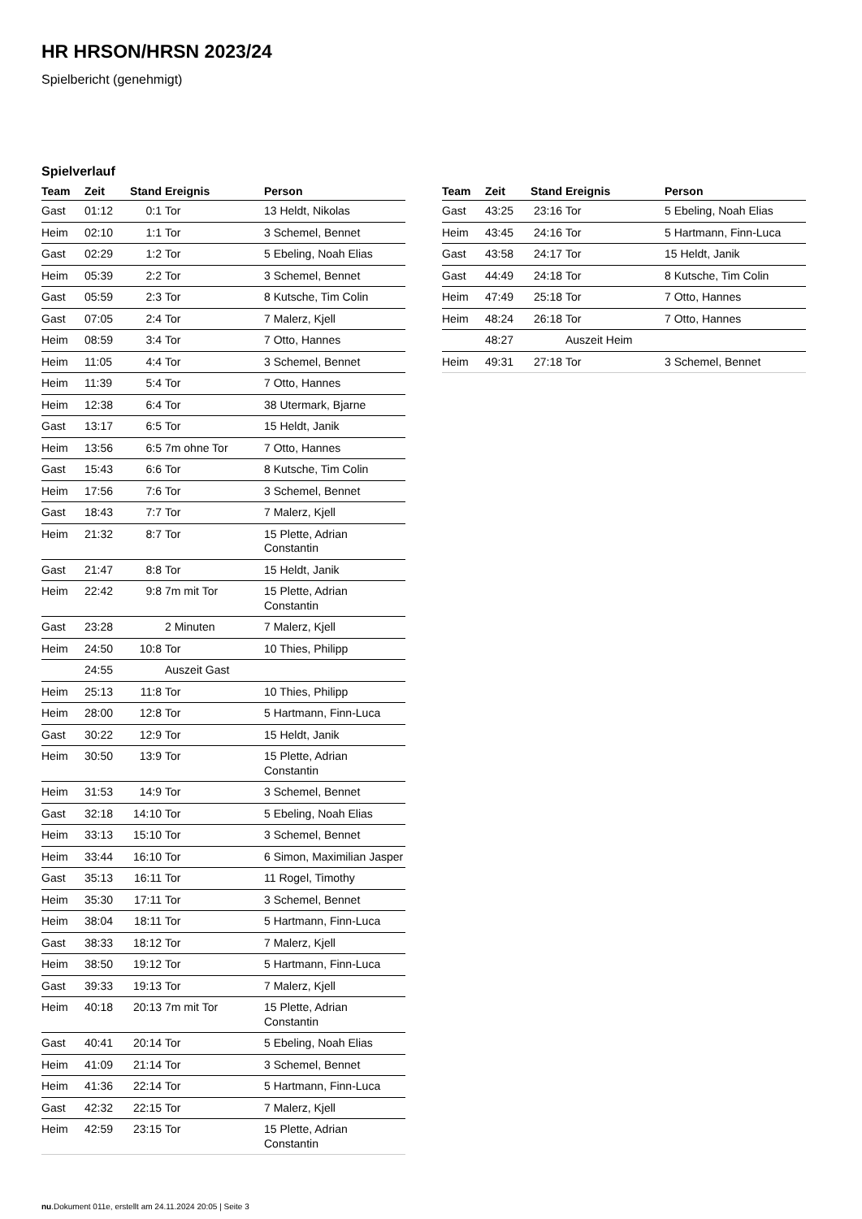HR HRSON/HRSN 2023/24
Spielbericht (genehmigt)
Spielverlauf
| Team | Zeit | Stand | Ereignis | Person |
| --- | --- | --- | --- | --- |
| Gast | 01:12 | 0:1 | Tor | 13 Heldt, Nikolas |
| Heim | 02:10 | 1:1 | Tor | 3 Schemel, Bennet |
| Gast | 02:29 | 1:2 | Tor | 5 Ebeling, Noah Elias |
| Heim | 05:39 | 2:2 | Tor | 3 Schemel, Bennet |
| Gast | 05:59 | 2:3 | Tor | 8 Kutsche, Tim Colin |
| Gast | 07:05 | 2:4 | Tor | 7 Malerz, Kjell |
| Heim | 08:59 | 3:4 | Tor | 7 Otto, Hannes |
| Heim | 11:05 | 4:4 | Tor | 3 Schemel, Bennet |
| Heim | 11:39 | 5:4 | Tor | 7 Otto, Hannes |
| Heim | 12:38 | 6:4 | Tor | 38 Utermark, Bjarne |
| Gast | 13:17 | 6:5 | Tor | 15 Heldt, Janik |
| Heim | 13:56 | 6:5 | 7m ohne Tor | 7 Otto, Hannes |
| Gast | 15:43 | 6:6 | Tor | 8 Kutsche, Tim Colin |
| Heim | 17:56 | 7:6 | Tor | 3 Schemel, Bennet |
| Gast | 18:43 | 7:7 | Tor | 7 Malerz, Kjell |
| Heim | 21:32 | 8:7 | Tor | 15 Plette, Adrian Constantin |
| Gast | 21:47 | 8:8 | Tor | 15 Heldt, Janik |
| Heim | 22:42 | 9:8 | 7m mit Tor | 15 Plette, Adrian Constantin |
| Gast | 23:28 | | 2 Minuten | 7 Malerz, Kjell |
| Heim | 24:50 | 10:8 | Tor | 10 Thies, Philipp |
| | 24:55 | | Auszeit Gast | |
| Heim | 25:13 | 11:8 | Tor | 10 Thies, Philipp |
| Heim | 28:00 | 12:8 | Tor | 5 Hartmann, Finn-Luca |
| Gast | 30:22 | 12:9 | Tor | 15 Heldt, Janik |
| Heim | 30:50 | 13:9 | Tor | 15 Plette, Adrian Constantin |
| Heim | 31:53 | 14:9 | Tor | 3 Schemel, Bennet |
| Gast | 32:18 | 14:10 | Tor | 5 Ebeling, Noah Elias |
| Heim | 33:13 | 15:10 | Tor | 3 Schemel, Bennet |
| Heim | 33:44 | 16:10 | Tor | 6 Simon, Maximilian Jasper |
| Gast | 35:13 | 16:11 | Tor | 11 Rogel, Timothy |
| Heim | 35:30 | 17:11 | Tor | 3 Schemel, Bennet |
| Heim | 38:04 | 18:11 | Tor | 5 Hartmann, Finn-Luca |
| Gast | 38:33 | 18:12 | Tor | 7 Malerz, Kjell |
| Heim | 38:50 | 19:12 | Tor | 5 Hartmann, Finn-Luca |
| Gast | 39:33 | 19:13 | Tor | 7 Malerz, Kjell |
| Heim | 40:18 | 20:13 | 7m mit Tor | 15 Plette, Adrian Constantin |
| Gast | 40:41 | 20:14 | Tor | 5 Ebeling, Noah Elias |
| Heim | 41:09 | 21:14 | Tor | 3 Schemel, Bennet |
| Heim | 41:36 | 22:14 | Tor | 5 Hartmann, Finn-Luca |
| Gast | 42:32 | 22:15 | Tor | 7 Malerz, Kjell |
| Heim | 42:59 | 23:15 | Tor | 15 Plette, Adrian Constantin |
| Team | Zeit | Stand | Ereignis | Person |
| --- | --- | --- | --- | --- |
| Gast | 43:25 | 23:16 | Tor | 5 Ebeling, Noah Elias |
| Heim | 43:45 | 24:16 | Tor | 5 Hartmann, Finn-Luca |
| Gast | 43:58 | 24:17 | Tor | 15 Heldt, Janik |
| Gast | 44:49 | 24:18 | Tor | 8 Kutsche, Tim Colin |
| Heim | 47:49 | 25:18 | Tor | 7 Otto, Hannes |
| Heim | 48:24 | 26:18 | Tor | 7 Otto, Hannes |
| | 48:27 | | Auszeit Heim | |
| Heim | 49:31 | 27:18 | Tor | 3 Schemel, Bennet |
nu.Dokument 011e, erstellt am 24.11.2024 20:05 | Seite 3